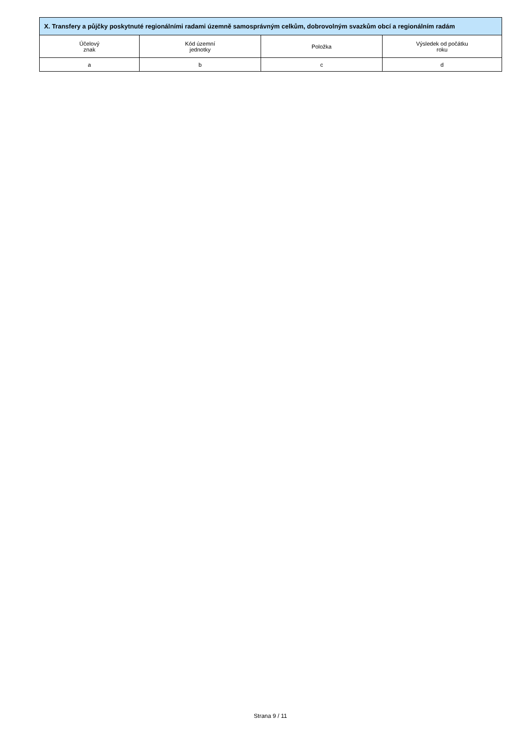| X. Transfery a půjčky poskytnuté regionálními radami územně samosprávným celkům, dobrovolným svazkům obcí a regionálním radám | | | |
| --- | --- | --- | --- |
| Účelový znak | Kód územní jednotky | Položka | Výsledek od počátku roku |
| a | b | c | d |
Strana 9 / 11